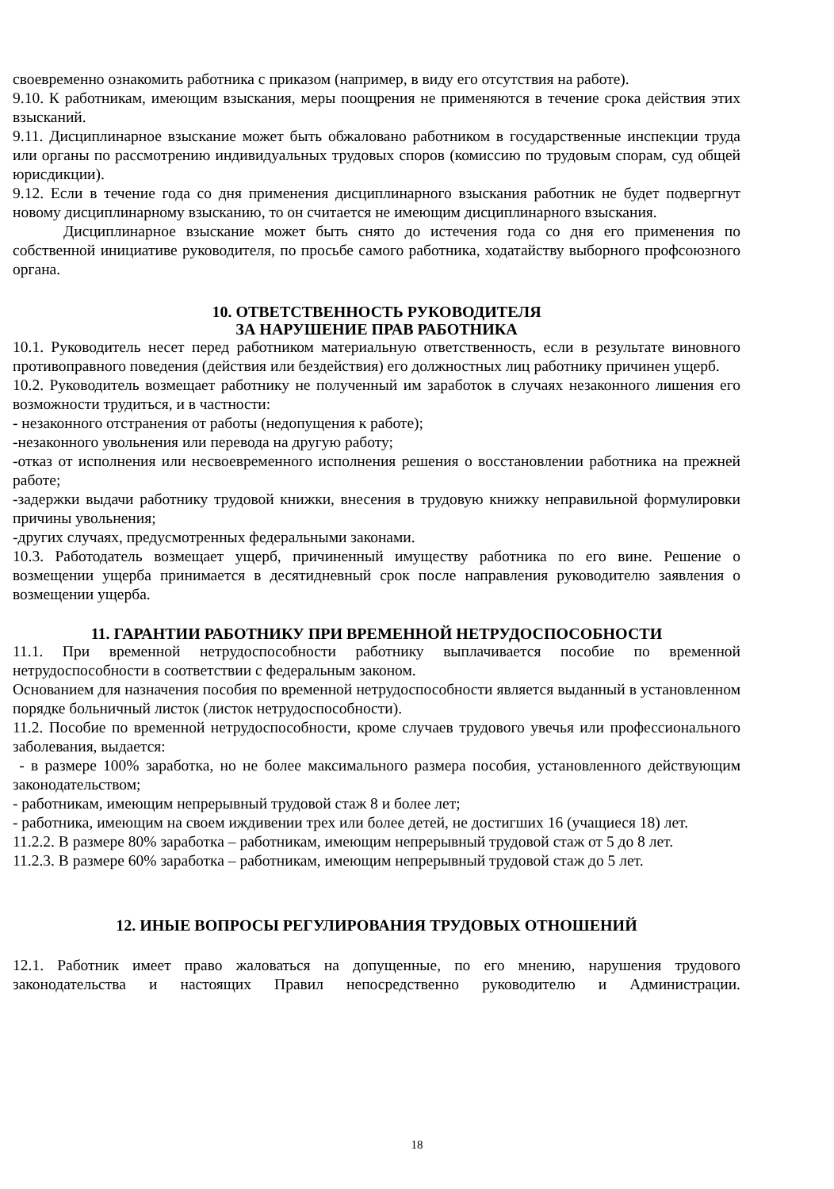своевременно ознакомить работника с приказом (например, в виду его отсутствия на работе).
9.10. К работникам, имеющим взыскания, меры поощрения не применяются в течение срока действия этих взысканий.
9.11. Дисциплинарное взыскание может быть обжаловано работником в государственные инспекции труда или органы по рассмотрению индивидуальных трудовых споров (комиссию по трудовым спорам, суд общей юрисдикции).
9.12. Если в течение года со дня применения дисциплинарного взыскания работник не будет подвергнут новому дисциплинарному взысканию, то он считается не имеющим дисциплинарного взыскания.
Дисциплинарное взыскание может быть снято до истечения года со дня его применения по собственной инициативе руководителя, по просьбе самого работника, ходатайству выборного профсоюзного органа.
10. ОТВЕТСТВЕННОСТЬ РУКОВОДИТЕЛЯ
ЗА НАРУШЕНИЕ ПРАВ РАБОТНИКА
10.1. Руководитель несет перед работником материальную ответственность, если в результате виновного противоправного поведения (действия или бездействия) его должностных лиц работнику причинен ущерб.
10.2. Руководитель возмещает работнику не полученный им заработок в случаях незаконного лишения его возможности трудиться, и в частности:
- незаконного отстранения от работы (недопущения к работе);
-незаконного увольнения или перевода на другую работу;
-отказ от исполнения или несвоевременного исполнения решения о восстановлении работника на прежней работе;
-задержки выдачи работнику трудовой книжки, внесения в трудовую книжку неправильной формулировки причины увольнения;
-других случаях, предусмотренных федеральными законами.
10.3. Работодатель возмещает ущерб, причиненный имуществу работника по его вине. Решение о возмещении ущерба принимается в десятидневный срок после направления руководителю заявления о возмещении ущерба.
11. ГАРАНТИИ РАБОТНИКУ ПРИ ВРЕМЕННОЙ НЕТРУДОСПОСОБНОСТИ
11.1. При временной нетрудоспособности работнику выплачивается пособие по временной нетрудоспособности в соответствии с федеральным законом.
Основанием для назначения пособия по временной нетрудоспособности является выданный в установленном порядке больничный листок (листок нетрудоспособности).
11.2. Пособие по временной нетрудоспособности, кроме случаев трудового увечья или профессионального заболевания, выдается:
- в размере 100% заработка, но не более максимального размера пособия, установленного действующим законодательством;
- работникам, имеющим непрерывный трудовой стаж 8 и более лет;
- работника, имеющим на своем иждивении трех или более детей, не достигших 16 (учащиеся 18) лет.
11.2.2. В размере 80% заработка – работникам, имеющим непрерывный трудовой стаж от 5 до 8 лет.
11.2.3. В размере 60% заработка – работникам, имеющим непрерывный трудовой стаж до 5 лет.
12. ИНЫЕ ВОПРОСЫ РЕГУЛИРОВАНИЯ ТРУДОВЫХ ОТНОШЕНИЙ
12.1. Работник имеет право жаловаться на допущенные, по его мнению, нарушения трудового законодательства и настоящих Правил непосредственно руководителю и Администрации.
18